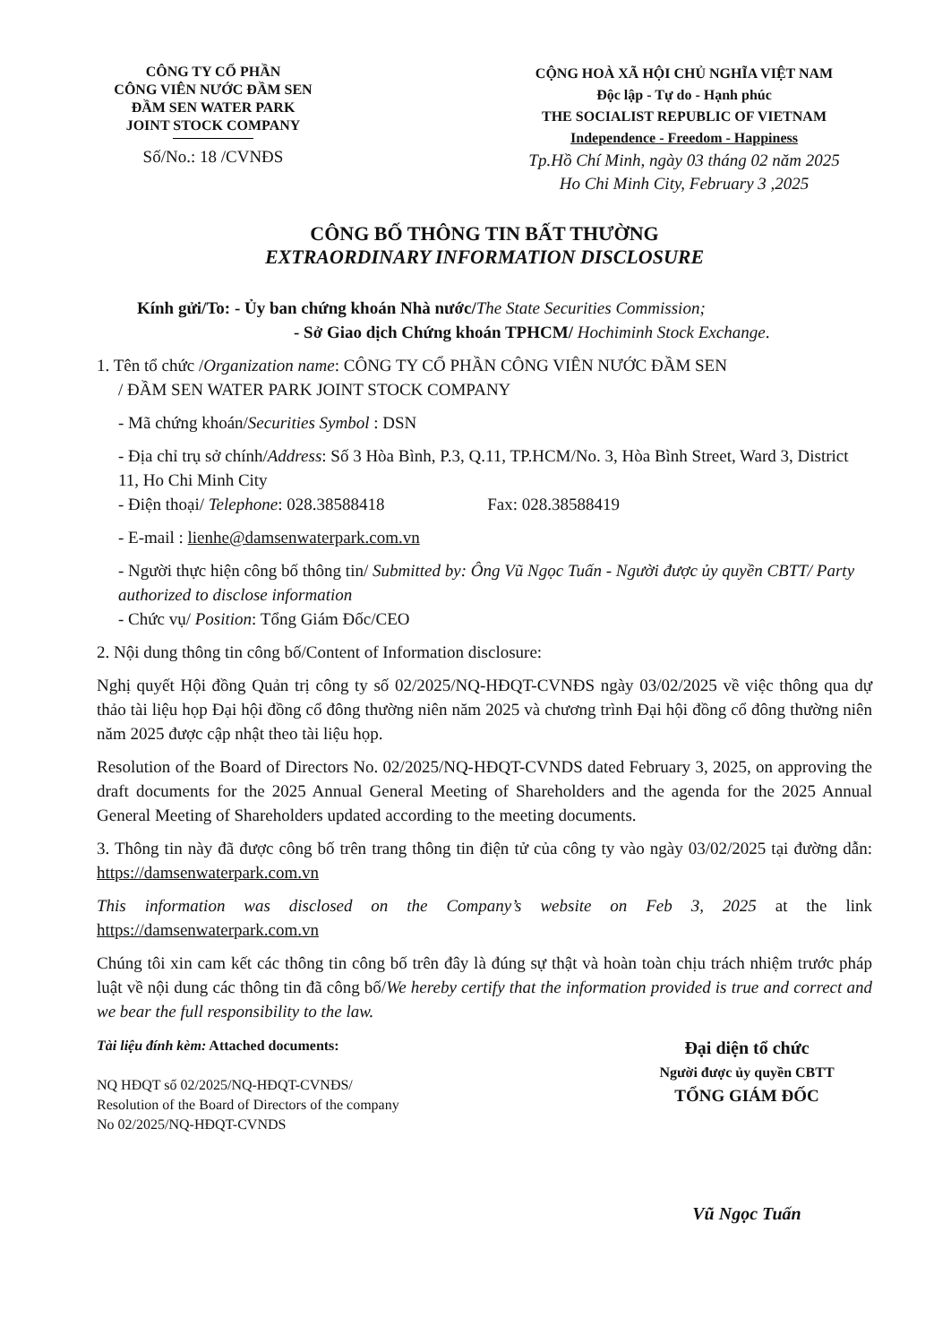CÔNG TY CỔ PHẦN
CÔNG VIÊN NƯỚC ĐẦM SEN
ĐẦM SEN WATER PARK
JOINT STOCK COMPANY
Số/No.: 18 /CVNĐS
CỘNG HOÀ XÃ HỘI CHỦ NGHĨA VIỆT NAM
Độc lập - Tự do - Hạnh phúc
THE SOCIALIST REPUBLIC OF VIETNAM
Independence - Freedom - Happiness
Tp.Hồ Chí Minh, ngày 03 tháng 02 năm 2025
Ho Chi Minh City, February 3 ,2025
CÔNG BỐ THÔNG TIN BẤT THƯỜNG
EXTRAORDINARY INFORMATION DISCLOSURE
Kính gửi/To: - Ủy ban chứng khoán Nhà nước/The State Securities Commission;
- Sở Giao dịch Chứng khoán TPHCM/ Hochiminh Stock Exchange.
1. Tên tổ chức /Organization name: CÔNG TY CỔ PHẦN CÔNG VIÊN NƯỚC ĐẦM SEN
/ ĐẦM SEN WATER PARK JOINT STOCK COMPANY
- Mã chứng khoán/Securities Symbol : DSN
- Địa chỉ trụ sở chính/Address: Số 3 Hòa Bình, P.3, Q.11, TP.HCM/No. 3, Hòa Bình Street, Ward 3, District 11, Ho Chi Minh City
- Điện thoại/ Telephone: 028.38588418 Fax: 028.38588419
- E-mail : lienhe@damsenwaterpark.com.vn
- Người thực hiện công bố thông tin/ Submitted by: Ông Vũ Ngọc Tuấn - Người được ủy quyền CBTT/ Party authorized to disclose information
- Chức vụ/ Position: Tổng Giám Đốc/CEO
2. Nội dung thông tin công bố/Content of Information disclosure:
Nghị quyết Hội đồng Quản trị công ty số 02/2025/NQ-HĐQT-CVNĐS ngày 03/02/2025 về việc thông qua dự thảo tài liệu họp Đại hội đồng cổ đông thường niên năm 2025 và chương trình Đại hội đồng cổ đông thường niên năm 2025 được cập nhật theo tài liệu họp.
Resolution of the Board of Directors No. 02/2025/NQ-HĐQT-CVNDS dated February 3, 2025, on approving the draft documents for the 2025 Annual General Meeting of Shareholders and the agenda for the 2025 Annual General Meeting of Shareholders updated according to the meeting documents.
3. Thông tin này đã được công bố trên trang thông tin điện tử của công ty vào ngày 03/02/2025 tại đường dẫn: https://damsenwaterpark.com.vn
This information was disclosed on the Company’s website on Feb 3, 2025 at the link https://damsenwaterpark.com.vn
Chúng tôi xin cam kết các thông tin công bố trên đây là đúng sự thật và hoàn toàn chịu trách nhiệm trước pháp luật về nội dung các thông tin đã công bố/We hereby certify that the information provided is true and correct and we bear the full responsibility to the law.
Tài liệu đính kèm: Attached documents:
NQ HĐQT số 02/2025/NQ-HĐQT-CVNĐS/
Resolution of the Board of Directors of the company
No 02/2025/NQ-HĐQT-CVNDS
Đại diện tổ chức
Người được ủy quyền CBTT
TỔNG GIÁM ĐỐC
Vũ Ngọc Tuấn